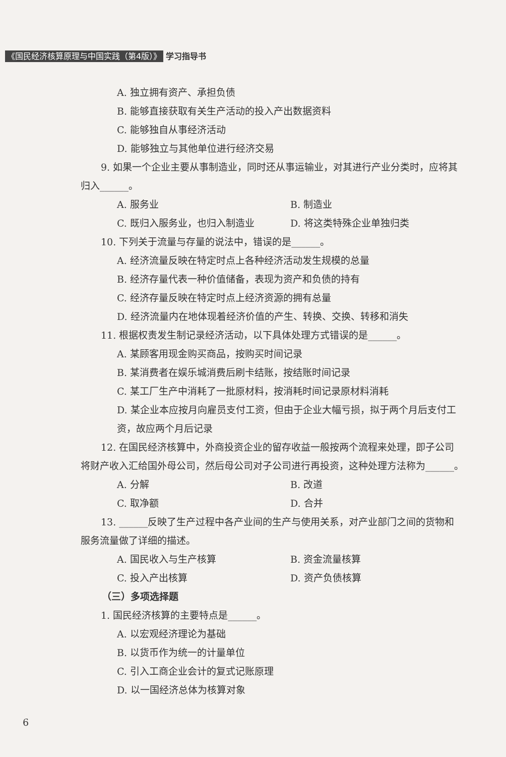《国民经济核算原理与中国实践（第4版）》 学习指导书
A. 独立拥有资产、承担负债
B. 能够直接获取有关生产活动的投入产出数据资料
C. 能够独自从事经济活动
D. 能够独立与其他单位进行经济交易
9. 如果一个企业主要从事制造业，同时还从事运输业，对其进行产业分类时，应将其归入______。
A. 服务业 B. 制造业
C. 既归入服务业，也归入制造业 D. 将这类特殊企业单独归类
10. 下列关于流量与存量的说法中，错误的是______。
A. 经济流量反映在特定时点上各种经济活动发生规模的总量
B. 经济存量代表一种价值储备，表现为资产和负债的持有
C. 经济存量反映在特定时点上经济资源的拥有总量
D. 经济流量内在地体现着经济价值的产生、转换、交换、转移和消失
11. 根据权责发生制记录经济活动，以下具体处理方式错误的是______。
A. 某顾客用现金购买商品，按购买时间记录
B. 某消费者在娱乐城消费后刷卡结账，按结账时间记录
C. 某工厂生产中消耗了一批原材料，按消耗时间记录原材料消耗
D. 某企业本应按月向雇员支付工资，但由于企业大幅亏损，拟于两个月后支付工资，故应两个月后记录
12. 在国民经济核算中，外商投资企业的留存收益一般按两个流程来处理，即子公司将财产收入汇给国外母公司，然后母公司对子公司进行再投资，这种处理方法称为______。
A. 分解 B. 改道
C. 取净额 D. 合并
13. ______反映了生产过程中各产业间的生产与使用关系，对产业部门之间的货物和服务流量做了详细的描述。
A. 国民收入与生产核算 B. 资金流量核算
C. 投入产出核算 D. 资产负债核算
（三）多项选择题
1. 国民经济核算的主要特点是______。
A. 以宏观经济理论为基础
B. 以货币作为统一的计量单位
C. 引入工商企业会计的复式记账原理
D. 以一国经济总体为核算对象
6